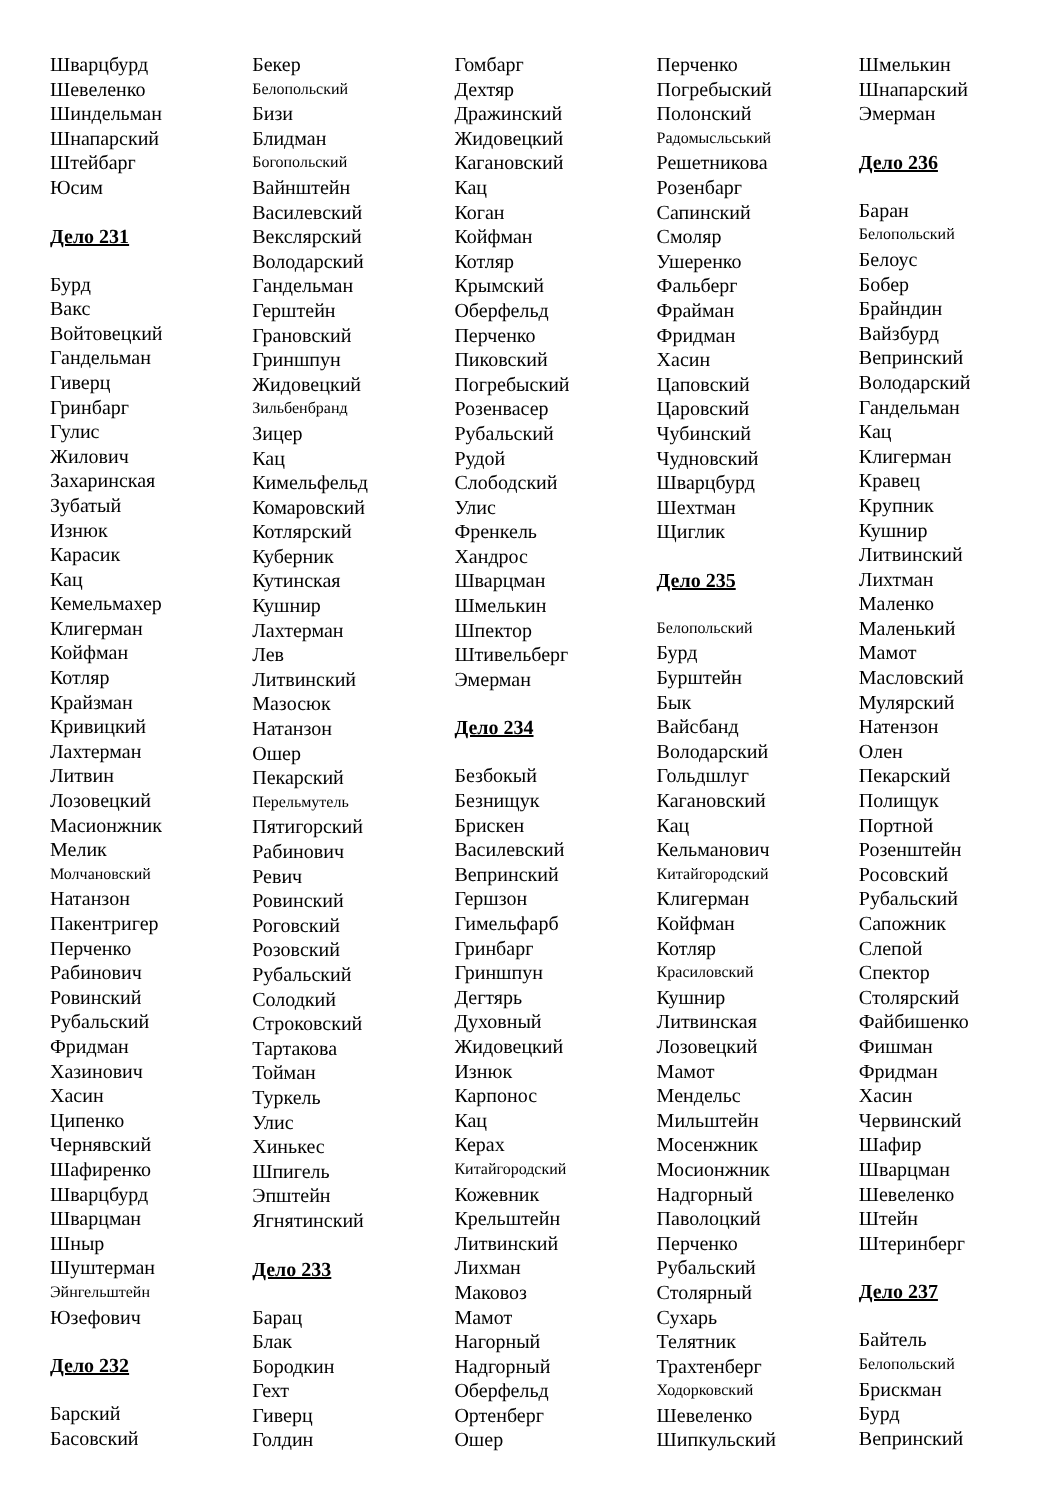Шварцбурд
Шевеленко
Шиндельман
Шнапарский
Штейбарг
Юсим
Дело 231
Бурд
Вакс
Войтовецкий
Гандельман
Гиверц
Гринбарг
Гулис
Жилович
Захаринская
Зубатый
Изнюк
Карасик
Кац
Кемельмахер
Клигерман
Койфман
Котляр
Крайзман
Кривицкий
Лахтерман
Литвин
Лозовецкий
Масионжник
Мелик
Молчановский
Натанзон
Пакентригер
Перченко
Рабинович
Ровинский
Рубальский
Фридман
Хазинович
Хасин
Ципенко
Чернявский
Шафиренко
Шварцбурд
Шварцман
Шныр
Шуштерман
Эйнгельштейн
Юзефович
Дело 232
Барский
Басовский
Бекер
Белопольский
Бизи
Блидман
Богопольский
Вайнштейн
Василевский
Векслярский
Володарский
Гандельман
Герштейн
Грановский
Гриншпун
Жидовецкий
Зильбенбранд
Зицер
Кац
Кимельфельд
Комаровский
Котлярский
Куберник
Кутинская
Кушнир
Лахтерман
Лев
Литвинский
Мазосюк
Натанзон
Ошер
Пекарский
Перельмутель
Пятигорский
Рабинович
Ревич
Ровинский
Роговский
Розовский
Рубальский
Солодкий
Строковский
Тартакова
Тойман
Туркель
Улис
Хинькес
Шпигель
Эпштейн
Ягнятинский
Дело 233
Барац
Блак
Бородкин
Гехт
Гиверц
Голдин
Гомбарг
Дехтяр
Дражинский
Жидовецкий
Кагановский
Кац
Коган
Койфман
Котляр
Крымский
Оберфельд
Перченко
Пиковский
Погребыский
Розенвасер
Рубальский
Рудой
Слободский
Улис
Френкель
Хандрос
Шварцман
Шмелькин
Шпектор
Штивельберг
Эмерман
Дело 234
Безбокый
Безнищук
Брискен
Василевский
Вепринский
Гершзон
Гимельфарб
Гринбарг
Гриншпун
Дегтярь
Духовный
Жидовецкий
Изнюк
Карпонос
Кац
Керах
Китайгородский
Кожевник
Крельштейн
Литвинский
Лихман
Маковоз
Мамот
Нагорный
Надгорный
Оберфельд
Ортенберг
Ошер
Перченко
Погребыский
Полонский
Радомысльський
Решетникова
Розенбарг
Сапинский
Смоляр
Ушеренко
Фальберг
Фрайман
Фридман
Хасин
Цаповский
Царовский
Чубинский
Чудновский
Шварцбурд
Шехтман
Щиглик
Дело 235
Белопольский
Бурд
Бурштейн
Бык
Вайсбанд
Володарский
Гольдшлуг
Кагановский
Кац
Кельманович
Китайгородский
Клигерман
Койфман
Котляр
Красиловский
Кушнир
Литвинская
Лозовецкий
Мамот
Мендельс
Мильштейн
Мосенжник
Мосионжник
Надгорный
Паволоцкий
Перченко
Рубальский
Столярный
Сухарь
Телятник
Трахтенберг
Ходорковский
Шевеленко
Шипкульский
Шмелькин
Шнапарский
Эмерман
Дело 236
Баран
Белопольский
Белоус
Бобер
Брайндин
Вайзбурд
Вепринский
Володарский
Гандельман
Кац
Клигерман
Кравец
Крупник
Кушнир
Литвинский
Лихтман
Маленко
Маленький
Мамот
Масловский
Мулярский
Натензон
Олен
Пекарский
Полищук
Портной
Розенштейн
Росовский
Рубальский
Сапожник
Слепой
Спектор
Столярский
Файбишенко
Фишман
Фридман
Хасин
Червинский
Шафир
Шварцман
Шевеленко
Штейн
Штеринберг
Дело 237
Байтель
Белопольский
Брискман
Бурд
Вепринский